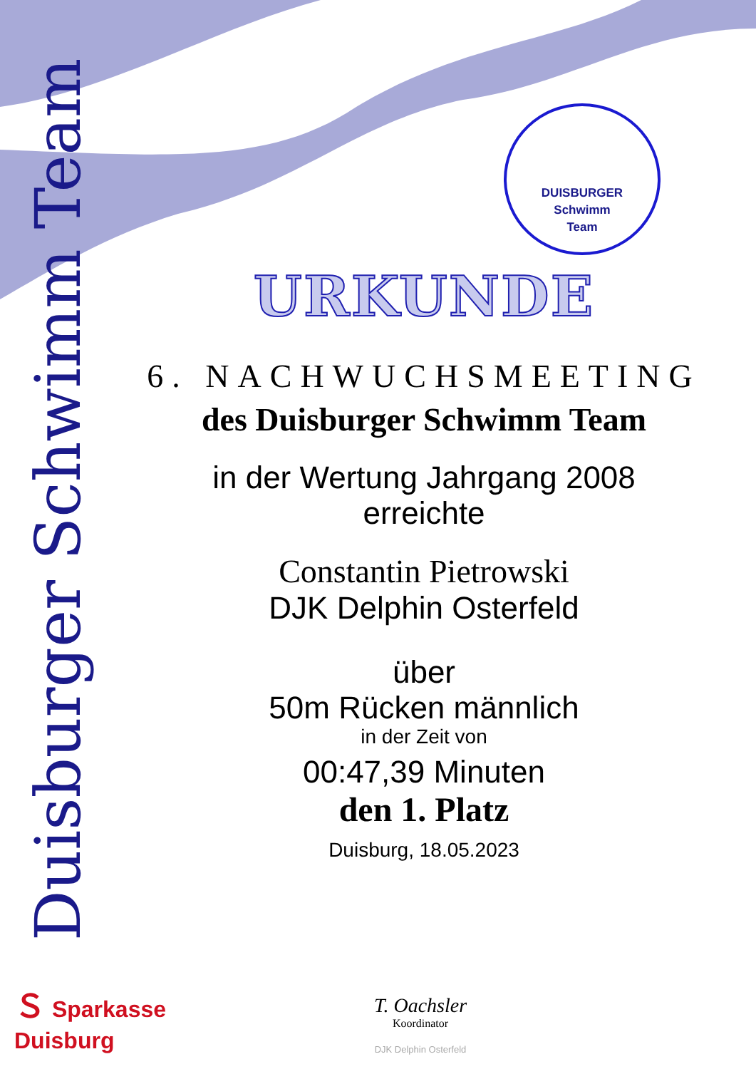Duisburger Schwimm Team
DUISBURGER
Schwimm
Team
URKUNDE
6. NACHWUCHSMEETING
des Duisburger Schwimm Team
in der Wertung Jahrgang 2008
erreichte
Constantin Pietrowski
DJK Delphin Osterfeld
über
50m Rücken männlich
in der Zeit von
00:47,39 Minuten
den 1. Platz
Duisburg, 18.05.2023
Ｓ Sparkasse
Duisburg
T. Oachsler
Koordinator
DJK Delphin Osterfeld